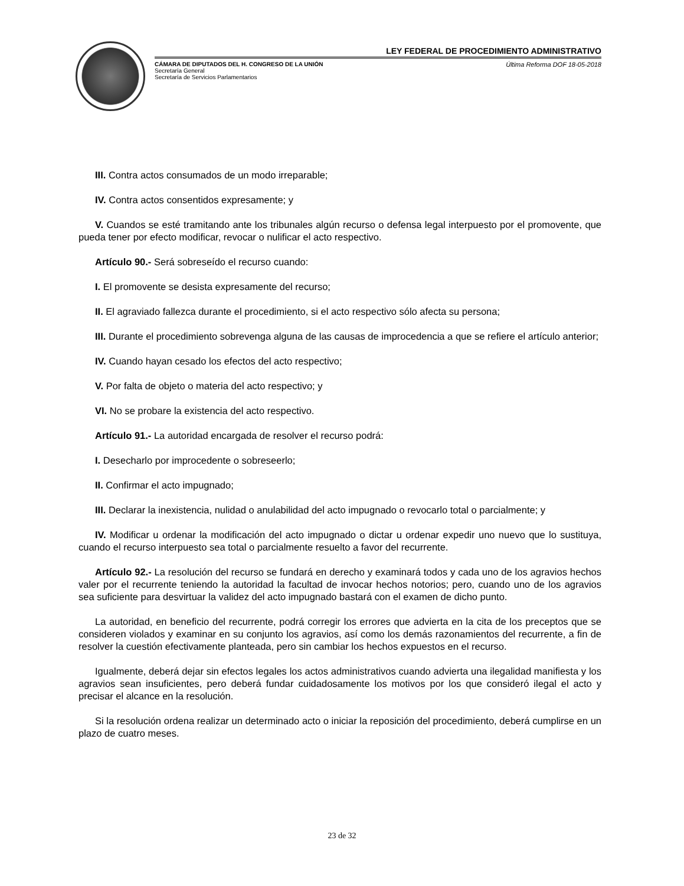LEY FEDERAL DE PROCEDIMIENTO ADMINISTRATIVO
CÁMARA DE DIPUTADOS DEL H. CONGRESO DE LA UNIÓN
Secretaría General
Secretaría de Servicios Parlamentarios
Última Reforma DOF 18-05-2018
III. Contra actos consumados de un modo irreparable;
IV. Contra actos consentidos expresamente; y
V. Cuandos se esté tramitando ante los tribunales algún recurso o defensa legal interpuesto por el promovente, que pueda tener por efecto modificar, revocar o nulificar el acto respectivo.
Artículo 90.- Será sobreseído el recurso cuando:
I. El promovente se desista expresamente del recurso;
II. El agraviado fallezca durante el procedimiento, si el acto respectivo sólo afecta su persona;
III. Durante el procedimiento sobrevenga alguna de las causas de improcedencia a que se refiere el artículo anterior;
IV. Cuando hayan cesado los efectos del acto respectivo;
V. Por falta de objeto o materia del acto respectivo; y
VI. No se probare la existencia del acto respectivo.
Artículo 91.- La autoridad encargada de resolver el recurso podrá:
I. Desecharlo por improcedente o sobreseerlo;
II. Confirmar el acto impugnado;
III. Declarar la inexistencia, nulidad o anulabilidad del acto impugnado o revocarlo total o parcialmente; y
IV. Modificar u ordenar la modificación del acto impugnado o dictar u ordenar expedir uno nuevo que lo sustituya, cuando el recurso interpuesto sea total o parcialmente resuelto a favor del recurrente.
Artículo 92.- La resolución del recurso se fundará en derecho y examinará todos y cada uno de los agravios hechos valer por el recurrente teniendo la autoridad la facultad de invocar hechos notorios; pero, cuando uno de los agravios sea suficiente para desvirtuar la validez del acto impugnado bastará con el examen de dicho punto.
La autoridad, en beneficio del recurrente, podrá corregir los errores que advierta en la cita de los preceptos que se consideren violados y examinar en su conjunto los agravios, así como los demás razonamientos del recurrente, a fin de resolver la cuestión efectivamente planteada, pero sin cambiar los hechos expuestos en el recurso.
Igualmente, deberá dejar sin efectos legales los actos administrativos cuando advierta una ilegalidad manifiesta y los agravios sean insuficientes, pero deberá fundar cuidadosamente los motivos por los que consideró ilegal el acto y precisar el alcance en la resolución.
Si la resolución ordena realizar un determinado acto o iniciar la reposición del procedimiento, deberá cumplirse en un plazo de cuatro meses.
23 de 32